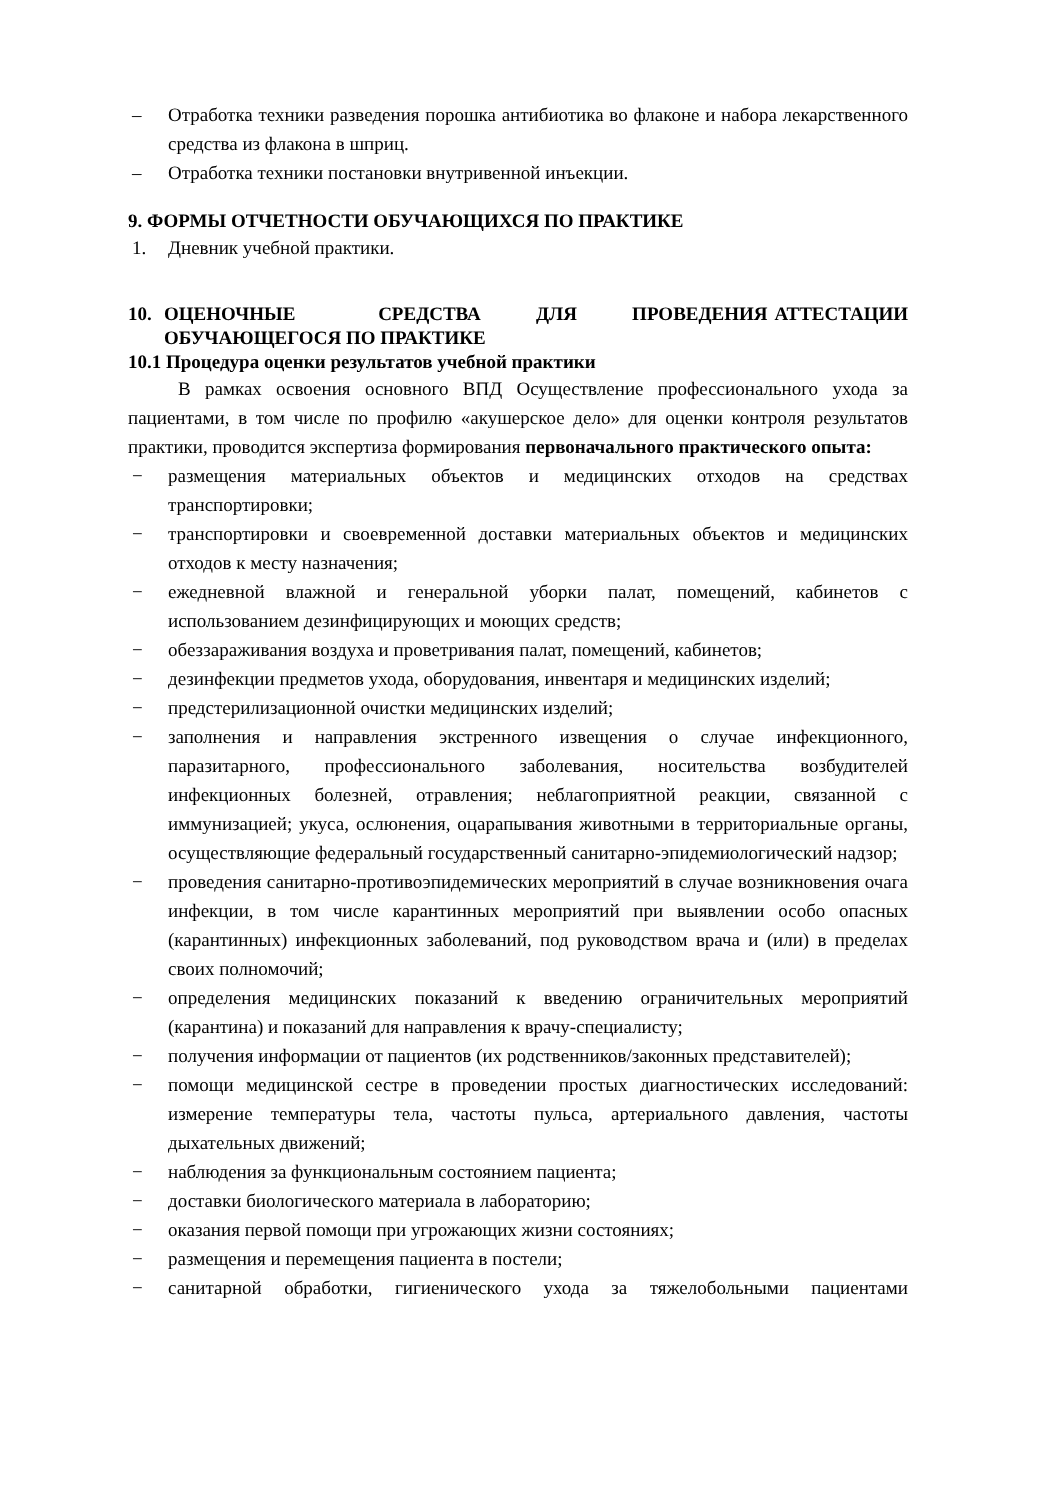– Отработка техники разведения порошка антибиотика во флаконе и набора лекарственного средства из флакона в шприц.
– Отработка техники постановки внутривенной инъекции.
9. ФОРМЫ ОТЧЕТНОСТИ ОБУЧАЮЩИХСЯ ПО ПРАКТИКЕ
1. Дневник учебной практики.
10. ОЦЕНОЧНЫЕ СРЕДСТВА ДЛЯ ПРОВЕДЕНИЯ АТТЕСТАЦИИ ОБУЧАЮЩЕГОСЯ ПО ПРАКТИКЕ
10.1 Процедура оценки результатов учебной практики
В рамках освоения основного ВПД Осуществление профессионального ухода за пациентами, в том числе по профилю «акушерское дело» для оценки контроля результатов практики, проводится экспертиза формирования первоначального практического опыта:
− размещения материальных объектов и медицинских отходов на средствах транспортировки;
− транспортировки и своевременной доставки материальных объектов и медицинских отходов к месту назначения;
− ежедневной влажной и генеральной уборки палат, помещений, кабинетов с использованием дезинфицирующих и моющих средств;
− обеззараживания воздуха и проветривания палат, помещений, кабинетов;
− дезинфекции предметов ухода, оборудования, инвентаря и медицинских изделий;
− предстерилизационной очистки медицинских изделий;
− заполнения и направления экстренного извещения о случае инфекционного, паразитарного, профессионального заболевания, носительства возбудителей инфекционных болезней, отравления; неблагоприятной реакции, связанной с иммунизацией; укуса, ослюнения, оцарапывания животными в территориальные органы, осуществляющие федеральный государственный санитарно-эпидемиологический надзор;
− проведения санитарно-противоэпидемических мероприятий в случае возникновения очага инфекции, в том числе карантинных мероприятий при выявлении особо опасных (карантинных) инфекционных заболеваний, под руководством врача и (или) в пределах своих полномочий;
− определения медицинских показаний к введению ограничительных мероприятий (карантина) и показаний для направления к врачу-специалисту;
− получения информации от пациентов (их родственников/законных представителей);
− помощи медицинской сестре в проведении простых диагностических исследований: измерение температуры тела, частоты пульса, артериального давления, частоты дыхательных движений;
− наблюдения за функциональным состоянием пациента;
− доставки биологического материала в лабораторию;
− оказания первой помощи при угрожающих жизни состояниях;
− размещения и перемещения пациента в постели;
− санитарной обработки, гигиенического ухода за тяжелобольными пациентами